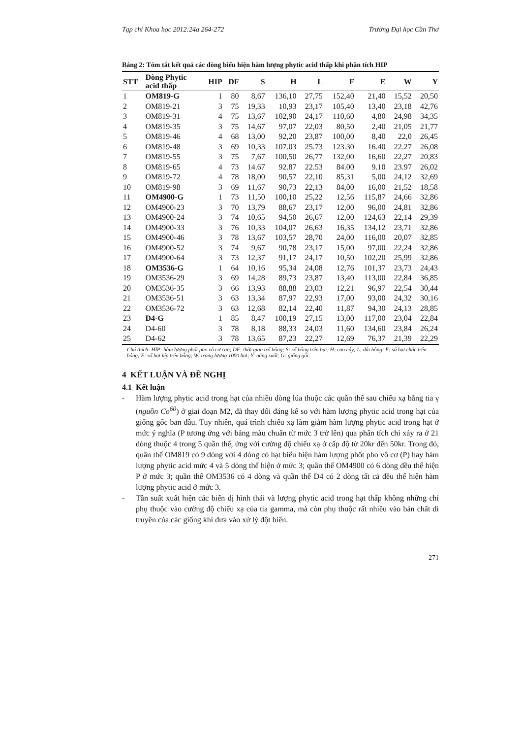Tạp chí Khoa học 2012:24a 264-272 Trường Đại học Cần Thơ
Bảng 2: Tóm tắt kết quả các dòng biểu hiện hàm lượng phytic acid thấp khi phân tích HIP
| STT | Dòng Phytic acid thấp | HIP | DF | S | H | L | F | E | W | Y |
| --- | --- | --- | --- | --- | --- | --- | --- | --- | --- | --- |
| 1 | OM819-G | 1 | 80 | 8,67 | 136,10 | 27,75 | 152,40 | 21,40 | 15,52 | 20,50 |
| 2 | OM819-21 | 3 | 75 | 19,33 | 10,93 | 23,17 | 105,40 | 13,40 | 23,18 | 42,76 |
| 3 | OM819-31 | 4 | 75 | 13,67 | 102,90 | 24,17 | 110,60 | 4,80 | 24,98 | 34,35 |
| 4 | OM819-35 | 3 | 75 | 14,67 | 97,07 | 22,03 | 80,50 | 2,40 | 21,05 | 21,77 |
| 5 | OM819-46 | 4 | 68 | 13,00 | 92,20 | 23,87 | 100,00 | 8,40 | 22,0 | 26,45 |
| 6 | OM819-48 | 3 | 69 | 10,33 | 107.03 | 25.73 | 123.30 | 16.40 | 22.27 | 26,08 |
| 7 | OM819-55 | 3 | 75 | 7,67 | 100,50 | 26,77 | 132,00 | 16,60 | 22,27 | 20,83 |
| 8 | OM819-65 | 4 | 73 | 14.67 | 92.87 | 22.53 | 84.00 | 9.10 | 23.97 | 26,02 |
| 9 | OM819-72 | 4 | 78 | 18,00 | 90,57 | 22,10 | 85,31 | 5,00 | 24,12 | 32,69 |
| 10 | OM819-98 | 3 | 69 | 11,67 | 90,73 | 22,13 | 84,00 | 16,00 | 21,52 | 18,58 |
| 11 | OM4900-G | 1 | 73 | 11,50 | 100,10 | 25,22 | 12,56 | 115,87 | 24,66 | 32,86 |
| 12 | OM4900-23 | 3 | 70 | 13,79 | 88,67 | 23,17 | 12,00 | 96,00 | 24,81 | 32,86 |
| 13 | OM4900-24 | 3 | 74 | 10,65 | 94,50 | 26,67 | 12,00 | 124,63 | 22,14 | 29,39 |
| 14 | OM4900-33 | 3 | 76 | 10,33 | 104,07 | 26,63 | 16,35 | 134,12 | 23,71 | 32,86 |
| 15 | OM4900-46 | 3 | 78 | 13,67 | 103,57 | 28,70 | 24,00 | 116,00 | 20,07 | 32,85 |
| 16 | OM4900-52 | 3 | 74 | 9,67 | 90,78 | 23,17 | 15,00 | 97,00 | 22,24 | 32,86 |
| 17 | OM4900-64 | 3 | 73 | 12,37 | 91,17 | 24,17 | 10,50 | 102,20 | 25,99 | 32,86 |
| 18 | OM3536-G | 1 | 64 | 10,16 | 95,34 | 24,08 | 12,76 | 101,37 | 23,73 | 24,43 |
| 19 | OM3536-29 | 3 | 69 | 14,28 | 89,73 | 23,87 | 13,40 | 113,00 | 22,84 | 36,85 |
| 20 | OM3536-35 | 3 | 66 | 13,93 | 88,88 | 23,03 | 12,21 | 96,97 | 22,54 | 30,44 |
| 21 | OM3536-51 | 3 | 63 | 13,34 | 87,97 | 22,93 | 17,00 | 93,00 | 24,32 | 30,16 |
| 22 | OM3536-72 | 3 | 63 | 12,68 | 82,14 | 22,40 | 11,87 | 94,30 | 24,13 | 28,85 |
| 23 | D4-G | 1 | 85 | 8,47 | 100,19 | 27,15 | 13,00 | 117,00 | 23,04 | 22,84 |
| 24 | D4-60 | 3 | 78 | 8,18 | 88,33 | 24,03 | 11,60 | 134,60 | 23,84 | 26,24 |
| 25 | D4-62 | 3 | 78 | 13,65 | 87,23 | 22,27 | 12,69 | 76,37 | 21,39 | 22,29 |
Chú thích: HIP: hàm lượng phốt pho vô cơ cao; DF: thời gian trổ bông; S: số bông trên bụi; H: cao cây; L: dài bông; F: số hạt chắc trên bông; E: số hạt lép trên bông; W: trọng lượng 1000 hạt; Y: năng suất; G: giống gốc.
4 KẾT LUẬN VÀ ĐỀ NGHỊ
4.1 Kết luận
- Hàm lượng phytic acid trong hạt của nhiều dòng lúa thuộc các quần thể sau chiếu xạ bằng tia γ (nguồn Co<sup>60</sup>) ở giai đoạn M2, đã thay đổi đáng kể so với hàm lượng phytic acid trong hạt của giống gốc ban đầu. Tuy nhiên, quá trình chiếu xạ làm giảm hàm lượng phytic acid trong hạt ở mức ý nghĩa (P tương ứng với bảng màu chuẩn từ mức 3 trở lên) qua phân tích chỉ xảy ra ở 21 dòng thuộc 4 trong 5 quần thể, ứng với cường độ chiếu xạ ở cấp độ từ 20kr đến 50kr. Trong đó, quần thể OM819 có 9 dòng với 4 dòng có hạt biểu hiện hàm lượng phốt pho vô cơ (P) hay hàm lượng phytic acid mức 4 và 5 dòng thể hiện ở mức 3; quần thể OM4900 có 6 dòng đều thể hiện P ở mức 3; quần thể OM3536 có 4 dòng và quần thể D4 có 2 dòng tất cả đều thể hiện hàm lượng phytic acid ở mức 3.
- Tần suất xuất hiện các biến dị hình thái và lượng phytic acid trong hạt thấp không những chỉ phụ thuộc vào cường độ chiếu xạ của tia gamma, mà còn phụ thuộc rất nhiều vào bản chất di truyền của các giống khi đưa vào xử lý đột biến.
271